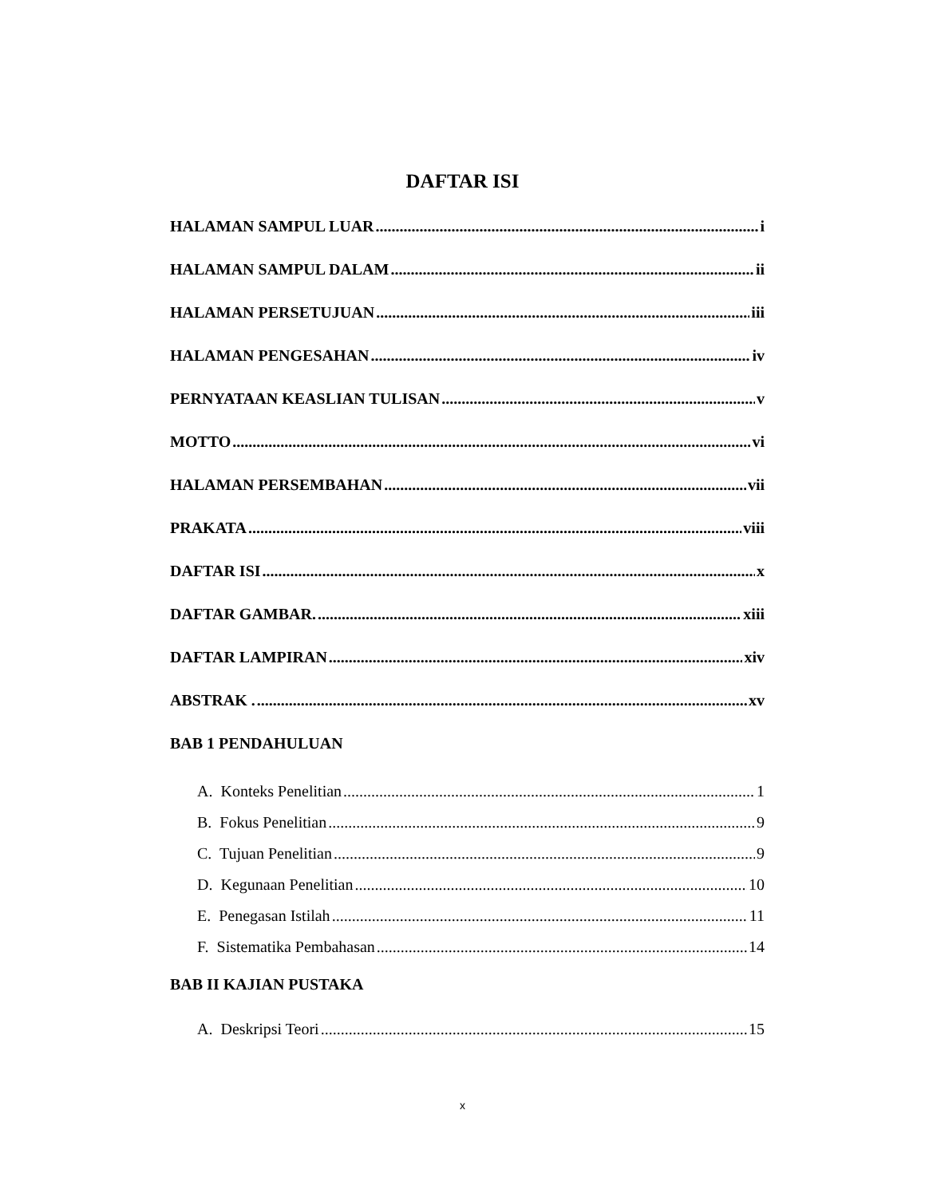DAFTAR ISI
HALAMAN SAMPUL LUAR i
HALAMAN SAMPUL DALAM ii
HALAMAN PERSETUJUAN iii
HALAMAN PENGESAHAN iv
PERNYATAAN KEASLIAN TULISAN v
MOTTO vi
HALAMAN PERSEMBAHAN vii
PRAKATA viii
DAFTAR ISI x
DAFTAR GAMBAR. xiii
DAFTAR LAMPIRAN xiv
ABSTRAK . xv
BAB 1 PENDAHULUAN
A. Konteks Penelitian 1
B. Fokus Penelitian 9
C. Tujuan Penelitian 9
D. Kegunaan Penelitian 10
E. Penegasan Istilah 11
F. Sistematika Pembahasan 14
BAB II KAJIAN PUSTAKA
A. Deskripsi Teori 15
x